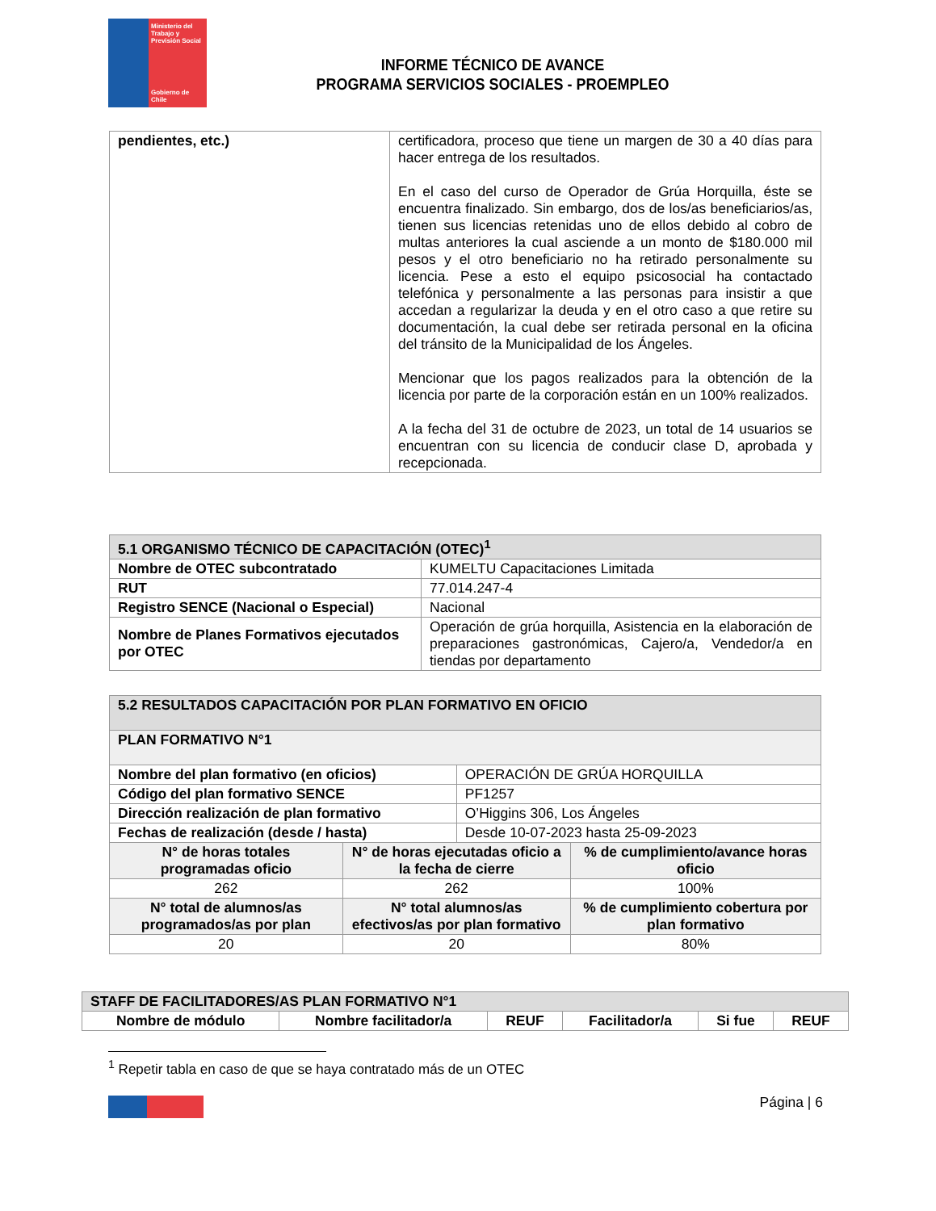Ministerio del Trabajo y Previsión Social
Gobierno de Chile
INFORME TÉCNICO DE AVANCE
PROGRAMA SERVICIOS SOCIALES - PROEMPLEO
| pendientes, etc.) | certificadora, proceso que tiene un margen de 30 a 40 días para hacer entrega de los resultados. En el caso del curso de Operador de Grúa Horquilla, éste se encuentra finalizado. Sin embargo, dos de los/as beneficiarios/as, tienen sus licencias retenidas uno de ellos debido al cobro de multas anteriores la cual asciende a un monto de $180.000 mil pesos y el otro beneficiario no ha retirado personalmente su licencia. Pese a esto el equipo psicosocial ha contactado telefónica y personalmente a las personas para insistir a que accedan a regularizar la deuda y en el otro caso a que retire su documentación, la cual debe ser retirada personal en la oficina del tránsito de la Municipalidad de los Ángeles. Mencionar que los pagos realizados para la obtención de la licencia por parte de la corporación están en un 100% realizados. A la fecha del 31 de octubre de 2023, un total de 14 usuarios se encuentran con su licencia de conducir clase D, aprobada y recepcionada. |
| 5.1 ORGANISMO TÉCNICO DE CAPACITACIÓN (OTEC)<sup>1</sup> | |
| --- | --- |
| Nombre de OTEC subcontratado | KUMELTU Capacitaciones Limitada |
| RUT | 77.014.247-4 |
| Registro SENCE (Nacional o Especial) | Nacional |
| Nombre de Planes Formativos ejecutados por OTEC | Operación de grúa horquilla, Asistencia en la elaboración de preparaciones gastronómicas, Cajero/a, Vendedor/a en tiendas por departamento |
| 5.2 RESULTADOS CAPACITACIÓN POR PLAN FORMATIVO EN OFICIO | | | |
| --- | --- | --- | --- |
| PLAN FORMATIVO N°1 | | | |
| Nombre del plan formativo (en oficios) | | OPERACIÓN DE GRÚA HORQUILLA | |
| Código del plan formativo SENCE | | PF1257 | |
| Dirección realización de plan formativo | | O’Higgins 306, Los Ángeles | |
| Fechas de realización (desde / hasta) | | Desde 10-07-2023 hasta 25-09-2023 | |
| N° de horas totales programadas oficio | N° de horas ejecutadas oficio a la fecha de cierre | | % de cumplimiento/avance horas oficio |
| 262 | 262 | | 100% |
| N° total de alumnos/as programados/as por plan | N° total alumnos/as efectivos/as por plan formativo | | % de cumplimiento cobertura por plan formativo |
| 20 | 20 | | 80% |
| STAFF DE FACILITADORES/AS PLAN FORMATIVO N°1 | | | | | |
| --- | --- | --- | --- | --- | --- |
| Nombre de módulo | Nombre facilitador/a | REUF | Facilitador/a | Si fue | REUF |
<sup>1</sup> Repetir tabla en caso de que se haya contratado más de un OTEC
Página | 6